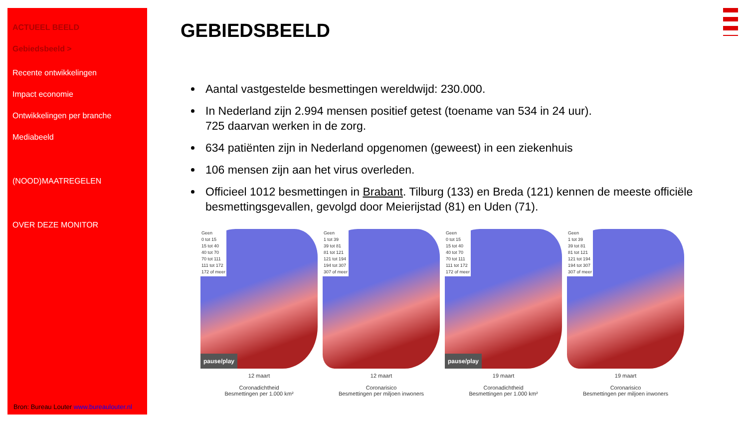ACTUEEL BEELD
Gebiedsbeeld >
Recente ontwikkelingen
Impact economie
Ontwikkelingen per branche
Mediabeeld
(NOOD)MAATREGELEN
OVER DEZE MONITOR
Bron: Bureau Louter www.bureaulouter.nl
GEBIEDSBEELD
Aantal vastgestelde besmettingen wereldwijd: 230.000.
In Nederland zijn 2.994 mensen positief getest (toename van 534 in 24 uur).
725 daarvan werken in de zorg.
634 patiënten zijn in Nederland opgenomen (geweest) in een ziekenhuis
106 mensen zijn aan het virus overleden.
Officieel 1012 besmettingen in Brabant. Tilburg (133) en Breda (121) kennen de meeste officiële besmettingsgevallen, gevolgd door Meierijstad (81) en Uden (71).
Geen
0 tot 15
15 tot 40
40 tot 70
70 tot 111
111 tot 172
172 of meer
pause/play
12 maart
Coronadichtheid
Besmettingen per 1.000 km²
Geen
1 tot 39
39 tot 81
81 tot 121
121 tot 194
194 tot 307
307 of meer
12 maart
Coronarisico
Besmettingen per miljoen inwoners
Geen
0 tot 15
15 tot 40
40 tot 70
70 tot 111
111 tot 172
172 of meer
pause/play
19 maart
Coronadichtheid
Besmettingen per 1.000 km²
Geen
1 tot 39
39 tot 81
81 tot 121
121 tot 194
194 tot 307
307 of meer
19 maart
Coronarisico
Besmettingen per miljoen inwoners